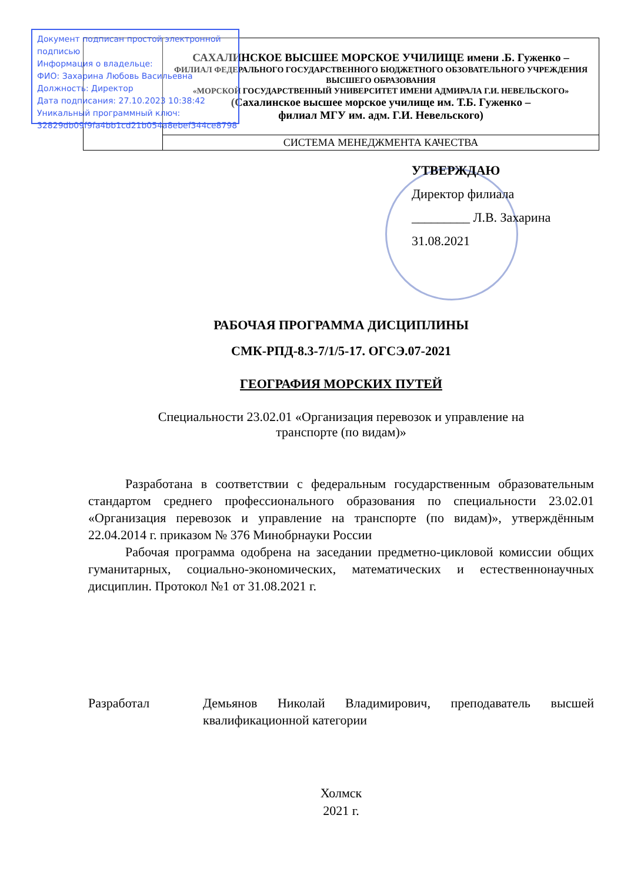Документ подписан простой электронной подписью
Информация о владельце:
ФИО: Захарина Любовь Васильевна
Должность: Директор
Дата подписания: 27.10.2023 10:38:42
Уникальный программный ключ:
32829db09f9fa4bb1cd21b054a8ebef344ce8798
| | САХАЛИНСКОЕ ВЫСШЕЕ МОРСКОЕ УЧИЛИЩЕ имени .Б. Гуженко – ФИЛИАЛ ФЕДЕРАЛЬНОГО ГОСУДАРСТВЕННОГО БЮДЖЕТНОГО ОБЗОВАТЕЛЬНОГО УЧРЕЖДЕНИЯ ВЫСШЕГО ОБРАЗОВАНИЯ «МОРСКОЙ ГОСУДАРСТВЕННЫЙ УНИВЕРСИТЕТ ИМЕНИ АДМИРАЛА Г.И. НЕВЕЛЬСКОГО» (Сахалинское высшее морское училище им. Т.Б. Гуженко – филиал МГУ им. адм. Г.И. Невельского) |
| | СИСТЕМА МЕНЕДЖМЕНТА КАЧЕСТВА |
УТВЕРЖДАЮ
Директор филиала
_________ Л.В. Захарина
31.08.2021
РАБОЧАЯ ПРОГРАММА ДИСЦИПЛИНЫ
СМК-РПД-8.3-7/1/5-17. ОГСЭ.07-2021
ГЕОГРАФИЯ МОРСКИХ ПУТЕЙ
Специальности 23.02.01 «Организация перевозок и управление на
транспорте (по видам)»
Разработана в соответствии с федеральным государственным образовательным стандартом среднего профессионального образования по специальности 23.02.01 «Организация перевозок и управление на транспорте (по видам)», утверждённым 22.04.2014 г. приказом № 376 Минобрнауки России
Рабочая программа одобрена на заседании предметно-цикловой комиссии общих гуманитарных, социально-экономических, математических и естественнонаучных дисциплин. Протокол №1 от 31.08.2021 г.
Разработал Демьянов Николай Владимирович, преподаватель высшей квалификационной категории
Холмск
2021 г.